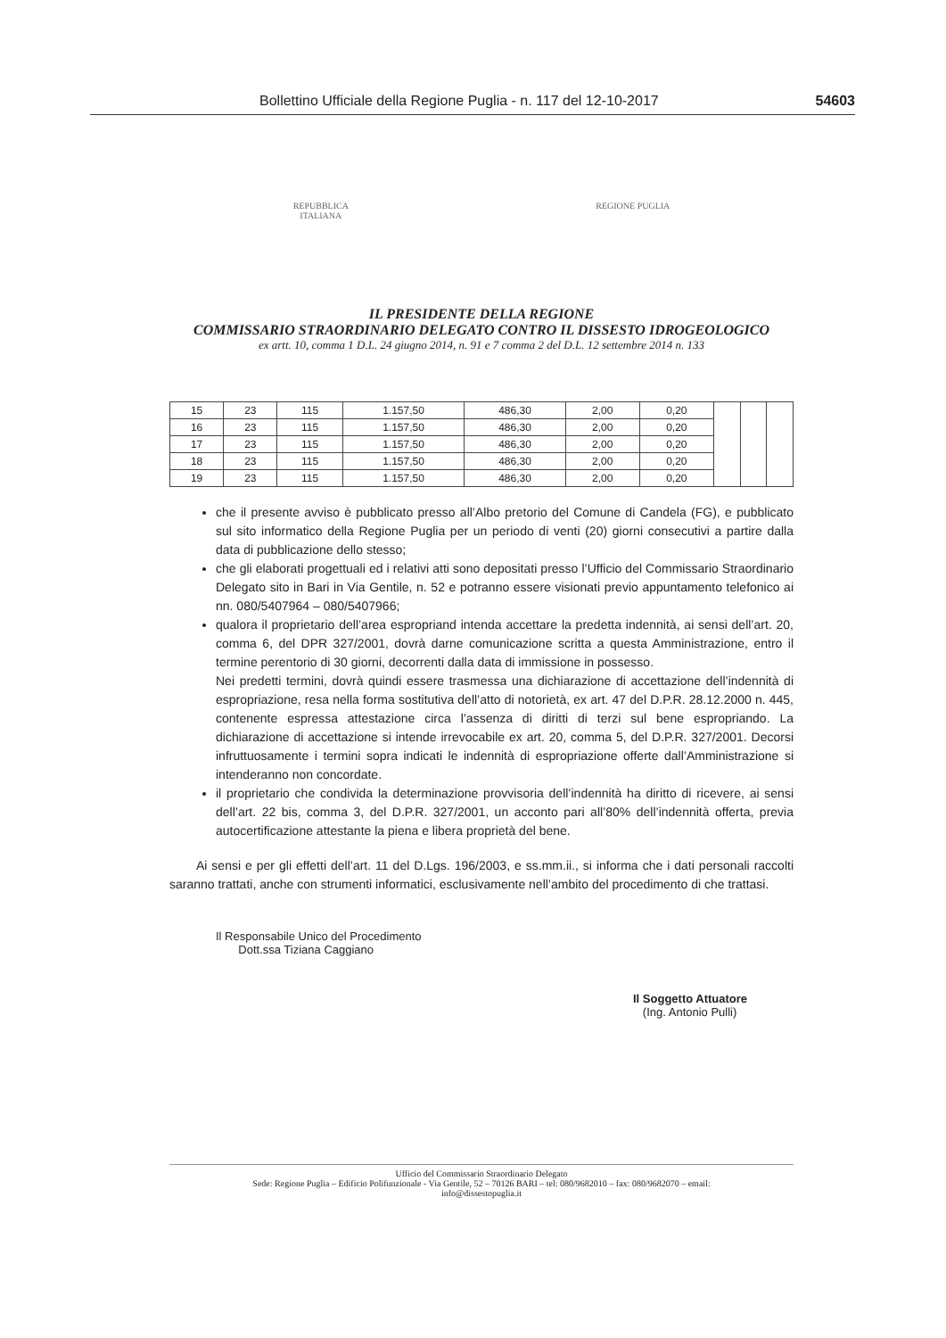Bollettino Ufficiale della Regione Puglia - n. 117 del 12-10-2017 54603
REPUBBLICA
ITALIANA
REGIONE PUGLIA
IL PRESIDENTE DELLA REGIONE
COMMISSARIO STRAORDINARIO DELEGATO CONTRO IL DISSESTO IDROGEOLOGICO
ex artt. 10, comma 1 D.L. 24 giugno 2014, n. 91 e 7 comma 2 del D.L. 12 settembre 2014 n. 133
| 15 | 23 | 115 | 1.157,50 | 486,30 | 2,00 | 0,20 | | | |
| 16 | 23 | 115 | 1.157,50 | 486,30 | 2,00 | 0,20 | | | |
| 17 | 23 | 115 | 1.157,50 | 486,30 | 2,00 | 0,20 | | | |
| 18 | 23 | 115 | 1.157,50 | 486,30 | 2,00 | 0,20 | | | |
| 19 | 23 | 115 | 1.157,50 | 486,30 | 2,00 | 0,20 | | | |
che il presente avviso è pubblicato presso all’Albo pretorio del Comune di Candela (FG), e pubblicato sul sito informatico della Regione Puglia per un periodo di venti (20) giorni consecutivi a partire dalla data di pubblicazione dello stesso;
che gli elaborati progettuali ed i relativi atti sono depositati presso l’Ufficio del Commissario Straordinario Delegato sito in Bari in Via Gentile, n. 52 e potranno essere visionati previo appuntamento telefonico ai nn. 080/5407964 – 080/5407966;
qualora il proprietario dell’area espropriand intenda accettare la predetta indennità, ai sensi dell’art. 20, comma 6, del DPR 327/2001, dovrà darne comunicazione scritta a questa Amministrazione, entro il termine perentorio di 30 giorni, decorrenti dalla data di immissione in possesso.
Nei predetti termini, dovrà quindi essere trasmessa una dichiarazione di accettazione dell’indennità di espropriazione, resa nella forma sostitutiva dell’atto di notorietà, ex art. 47 del D.P.R. 28.12.2000 n. 445, contenente espressa attestazione circa l’assenza di diritti di terzi sul bene espropriando. La dichiarazione di accettazione si intende irrevocabile ex art. 20, comma 5, del D.P.R. 327/2001. Decorsi infruttuosamente i termini sopra indicati le indennità di espropriazione offerte dall’Amministrazione si intenderanno non concordate.
il proprietario che condivida la determinazione provvisoria dell’indennità ha diritto di ricevere, ai sensi dell’art. 22 bis, comma 3, del D.P.R. 327/2001, un acconto pari all’80% dell’indennità offerta, previa autocertificazione attestante la piena e libera proprietà del bene.
Ai sensi e per gli effetti dell’art. 11 del D.Lgs. 196/2003, e ss.mm.ii., si informa che i dati personali raccolti saranno trattati, anche con strumenti informatici, esclusivamente nell’ambito del procedimento di che trattasi.
Il Responsabile Unico del Procedimento
Dott.ssa Tiziana Caggiano
Il Soggetto Attuatore
(Ing. Antonio Pulli)
Ufficio del Commissario Straordinario Delegato
Sede: Regione Puglia – Edificio Polifunzionale - Via Gentile, 52 – 70126 BARI – tel: 080/9682010 – fax: 080/9682070 – email:
info@dissestopuglia.it